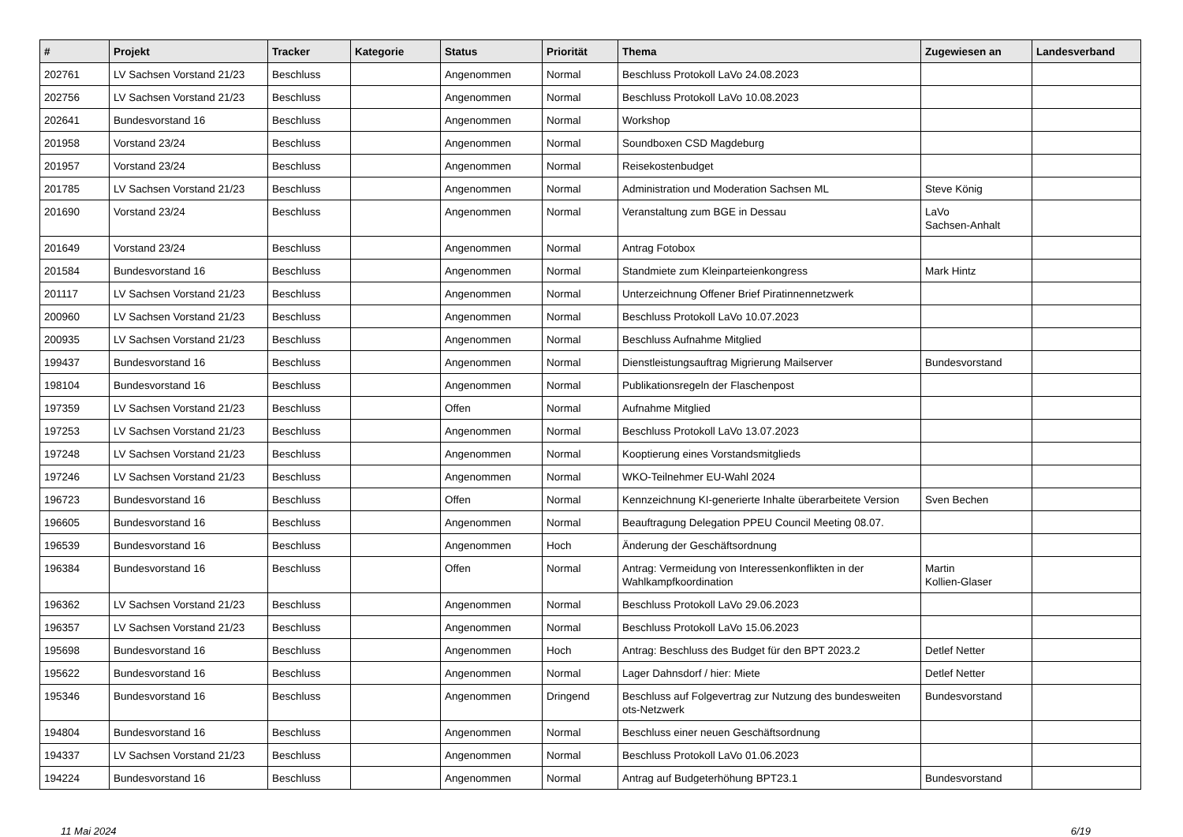| # | Projekt | Tracker | Kategorie | Status | Priorität | Thema | Zugewiesen an | Landesverband |
| --- | --- | --- | --- | --- | --- | --- | --- | --- |
| 202761 | LV Sachsen Vorstand 21/23 | Beschluss | | Angenommen | Normal | Beschluss Protokoll LaVo 24.08.2023 | | |
| 202756 | LV Sachsen Vorstand 21/23 | Beschluss | | Angenommen | Normal | Beschluss Protokoll LaVo 10.08.2023 | | |
| 202641 | Bundesvorstand 16 | Beschluss | | Angenommen | Normal | Workshop | | |
| 201958 | Vorstand 23/24 | Beschluss | | Angenommen | Normal | Soundboxen CSD Magdeburg | | |
| 201957 | Vorstand 23/24 | Beschluss | | Angenommen | Normal | Reisekostenbudget | | |
| 201785 | LV Sachsen Vorstand 21/23 | Beschluss | | Angenommen | Normal | Administration und Moderation Sachsen ML | Steve König | |
| 201690 | Vorstand 23/24 | Beschluss | | Angenommen | Normal | Veranstaltung zum BGE in Dessau | LaVo Sachsen-Anhalt | |
| 201649 | Vorstand 23/24 | Beschluss | | Angenommen | Normal | Antrag Fotobox | | |
| 201584 | Bundesvorstand 16 | Beschluss | | Angenommen | Normal | Standmiete zum Kleinparteienkongress | Mark Hintz | |
| 201117 | LV Sachsen Vorstand 21/23 | Beschluss | | Angenommen | Normal | Unterzeichnung Offener Brief Piratinnennetzwerk | | |
| 200960 | LV Sachsen Vorstand 21/23 | Beschluss | | Angenommen | Normal | Beschluss Protokoll LaVo 10.07.2023 | | |
| 200935 | LV Sachsen Vorstand 21/23 | Beschluss | | Angenommen | Normal | Beschluss Aufnahme Mitglied | | |
| 199437 | Bundesvorstand 16 | Beschluss | | Angenommen | Normal | Dienstleistungsauftrag Migrierung Mailserver | Bundesvorstand | |
| 198104 | Bundesvorstand 16 | Beschluss | | Angenommen | Normal | Publikationsregeln der Flaschenpost | | |
| 197359 | LV Sachsen Vorstand 21/23 | Beschluss | | Offen | Normal | Aufnahme Mitglied | | |
| 197253 | LV Sachsen Vorstand 21/23 | Beschluss | | Angenommen | Normal | Beschluss Protokoll LaVo 13.07.2023 | | |
| 197248 | LV Sachsen Vorstand 21/23 | Beschluss | | Angenommen | Normal | Kooptierung eines Vorstandsmitglieds | | |
| 197246 | LV Sachsen Vorstand 21/23 | Beschluss | | Angenommen | Normal | WKO-Teilnehmer EU-Wahl 2024 | | |
| 196723 | Bundesvorstand 16 | Beschluss | | Offen | Normal | Kennzeichnung KI-generierte Inhalte überarbeitete Version | Sven Bechen | |
| 196605 | Bundesvorstand 16 | Beschluss | | Angenommen | Normal | Beauftragung Delegation PPEU Council Meeting 08.07. | | |
| 196539 | Bundesvorstand 16 | Beschluss | | Angenommen | Hoch | Änderung der Geschäftsordnung | | |
| 196384 | Bundesvorstand 16 | Beschluss | | Offen | Normal | Antrag: Vermeidung von Interessenkonflikten in der Wahlkampfkoordination | Martin Kollien-Glaser | |
| 196362 | LV Sachsen Vorstand 21/23 | Beschluss | | Angenommen | Normal | Beschluss Protokoll LaVo 29.06.2023 | | |
| 196357 | LV Sachsen Vorstand 21/23 | Beschluss | | Angenommen | Normal | Beschluss Protokoll LaVo 15.06.2023 | | |
| 195698 | Bundesvorstand 16 | Beschluss | | Angenommen | Hoch | Antrag: Beschluss des Budget für den BPT 2023.2 | Detlef Netter | |
| 195622 | Bundesvorstand 16 | Beschluss | | Angenommen | Normal | Lager Dahnsdorf / hier: Miete | Detlef Netter | |
| 195346 | Bundesvorstand 16 | Beschluss | | Angenommen | Dringend | Beschluss auf Folgevertrag zur Nutzung des bundesweiten ots-Netzwerk | Bundesvorstand | |
| 194804 | Bundesvorstand 16 | Beschluss | | Angenommen | Normal | Beschluss einer neuen Geschäftsordnung | | |
| 194337 | LV Sachsen Vorstand 21/23 | Beschluss | | Angenommen | Normal | Beschluss Protokoll LaVo 01.06.2023 | | |
| 194224 | Bundesvorstand 16 | Beschluss | | Angenommen | Normal | Antrag auf Budgeterhöhung BPT23.1 | Bundesvorstand | |
11 Mai 2024 6/19